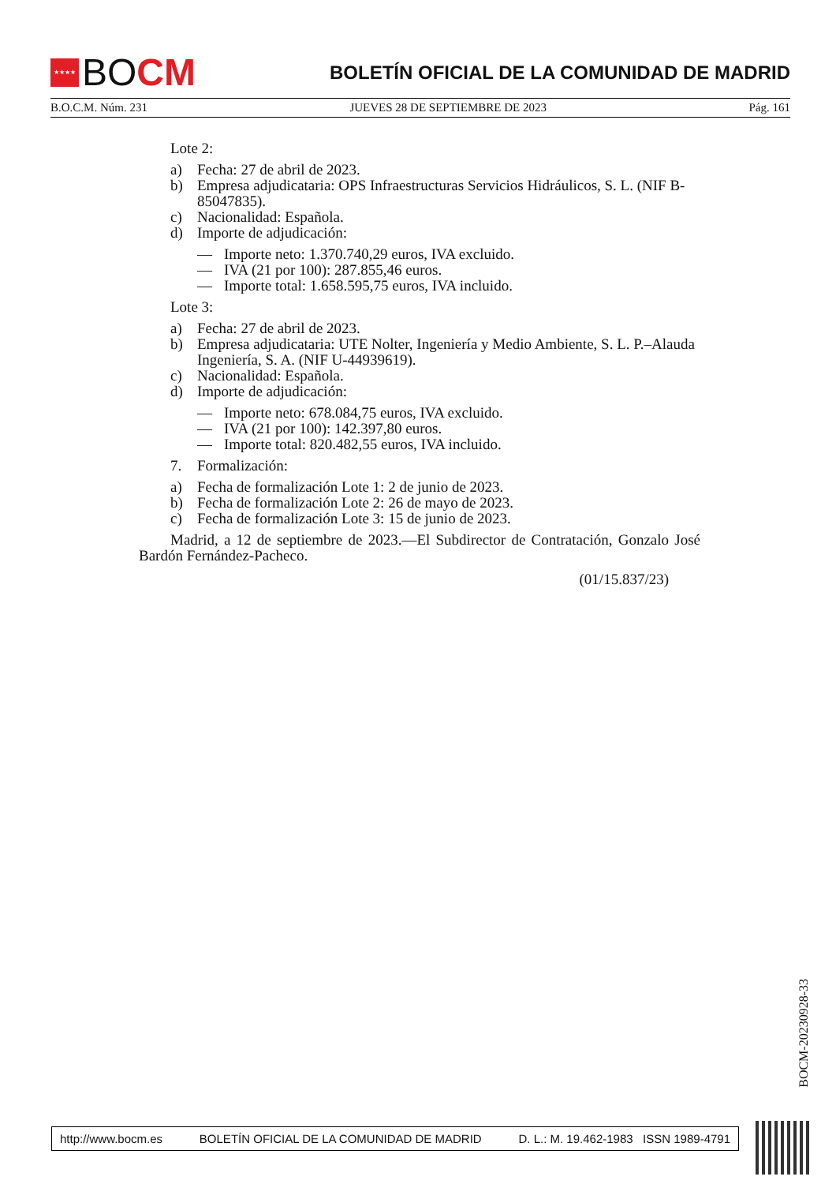★★★★
BO CM
BOLETÍN OFICIAL DE LA COMUNIDAD DE MADRID
B.O.C.M. Núm. 231 JUEVES 28 DE SEPTIEMBRE DE 2023 Pág. 161
Lote 2:
a) Fecha: 27 de abril de 2023.
b) Empresa adjudicataria: OPS Infraestructuras Servicios Hidráulicos, S. L. (NIF B-85047835).
c) Nacionalidad: Española.
d) Importe de adjudicación:
— Importe neto: 1.370.740,29 euros, IVA excluido.
— IVA (21 por 100): 287.855,46 euros.
— Importe total: 1.658.595,75 euros, IVA incluido.
Lote 3:
a) Fecha: 27 de abril de 2023.
b) Empresa adjudicataria: UTE Nolter, Ingeniería y Medio Ambiente, S. L. P.–Alauda Ingeniería, S. A. (NIF U-44939619).
c) Nacionalidad: Española.
d) Importe de adjudicación:
— Importe neto: 678.084,75 euros, IVA excluido.
— IVA (21 por 100): 142.397,80 euros.
— Importe total: 820.482,55 euros, IVA incluido.
7. Formalización:
a) Fecha de formalización Lote 1: 2 de junio de 2023.
b) Fecha de formalización Lote 2: 26 de mayo de 2023.
c) Fecha de formalización Lote 3: 15 de junio de 2023.
Madrid, a 12 de septiembre de 2023.—El Subdirector de Contratación, Gonzalo José Bardón Fernández-Pacheco.
(01/15.837/23)
BOCM-20230928-33
http://www.bocm.es BOLETÍN OFICIAL DE LA COMUNIDAD DE MADRID D. L.: M. 19.462-1983 ISSN 1989-4791